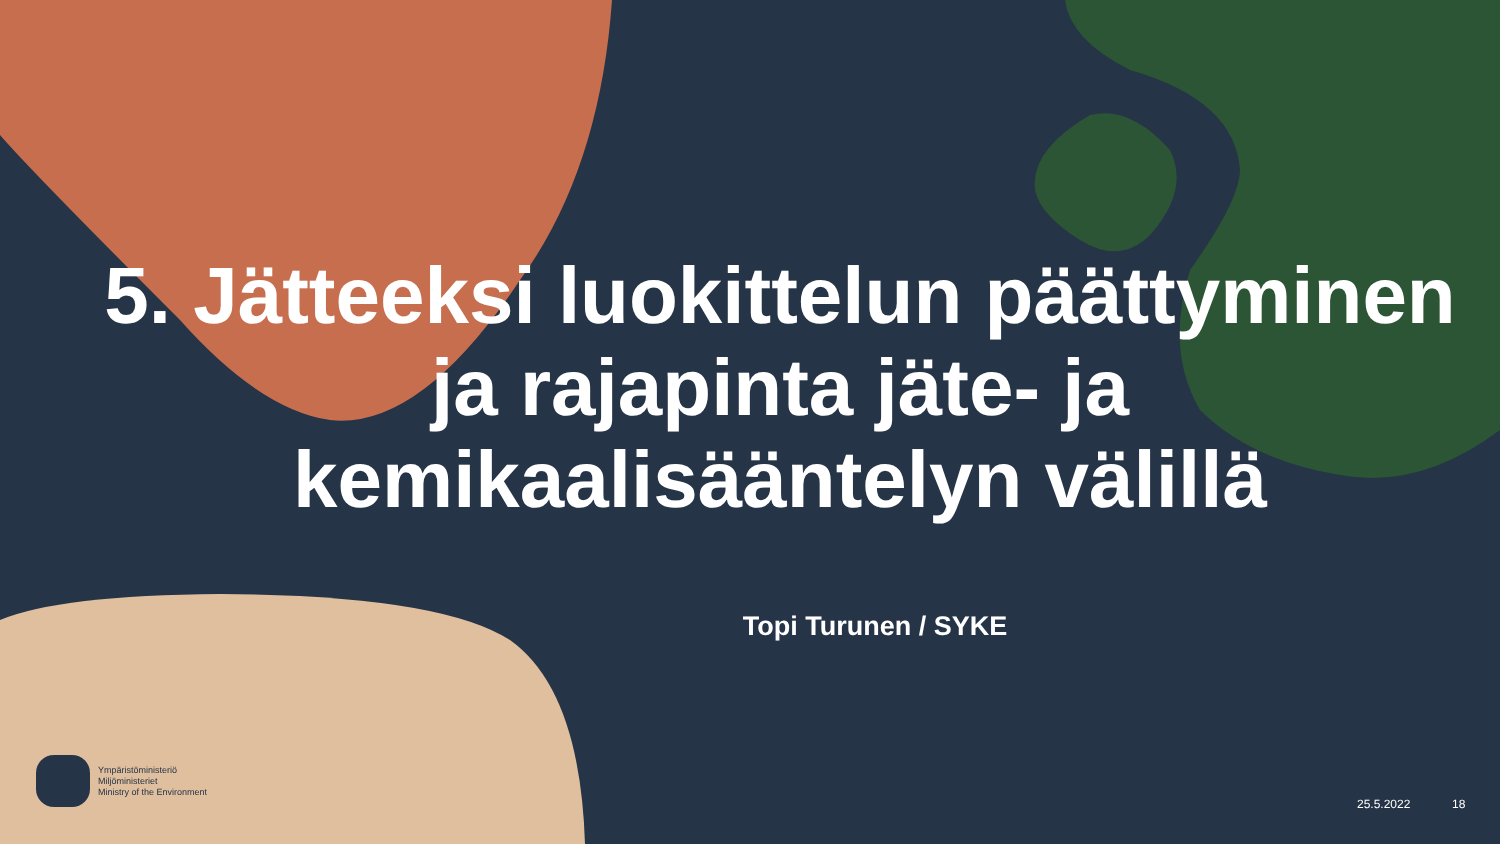5. Jätteeksi luokittelun päättyminen ja rajapinta jäte- ja kemikaalisääntelyn välillä
Topi Turunen / SYKE
Ympäristöministeriö
Miljöministeriet
Ministry of the Environment
25.5.2022 18